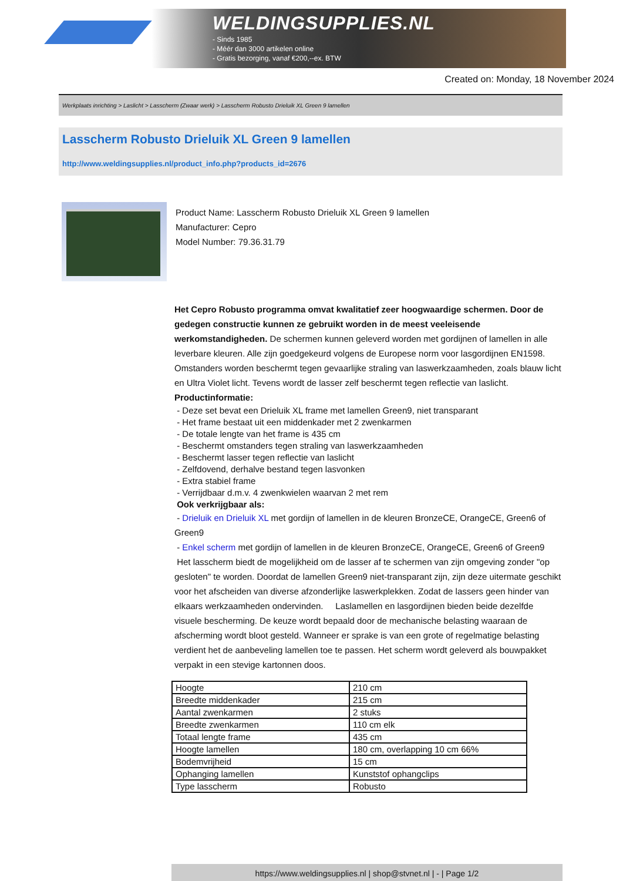WELDINGSUPPLIES.NL
- Sinds 1985
- Méér dan 3000 artikelen online
- Gratis bezorging, vanaf €200,--ex. BTW
Created on: Monday, 18 November 2024
Werkplaats inrichting > Laslicht > Lasscherm (Zwaar werk) > Lasscherm Robusto Drieluik XL Green 9 lamellen
Lasscherm Robusto Drieluik XL Green 9 lamellen
http://www.weldingsupplies.nl/product_info.php?products_id=2676
Product Name: Lasscherm Robusto Drieluik XL Green 9 lamellen
Manufacturer: Cepro
Model Number: 79.36.31.79
Het Cepro Robusto programma omvat kwalitatief zeer hoogwaardige schermen. Door de gedegen constructie kunnen ze gebruikt worden in de meest veeleisende werkomstandigheden. De schermen kunnen geleverd worden met gordijnen of lamellen in alle leverbare kleuren. Alle zijn goedgekeurd volgens de Europese norm voor lasgordijnen EN1598. Omstanders worden beschermt tegen gevaarlijke straling van laswerkzaamheden, zoals blauw licht en Ultra Violet licht. Tevens wordt de lasser zelf beschermt tegen reflectie van laslicht. Productinformatie:
- Deze set bevat een Drieluik XL frame met lamellen Green9, niet transparant
- Het frame bestaat uit een middenkader met 2 zwenkarmen
- De totale lengte van het frame is 435 cm
- Beschermt omstanders tegen straling van laswerkzaamheden
- Beschermt lasser tegen reflectie van laslicht
- Zelfdovend, derhalve bestand tegen lasvonken
- Extra stabiel frame
- Verrijdbaar d.m.v. 4 zwenkwielen waarvan 2 met rem
Ook verkrijgbaar als:
- Drieluik en Drieluik XL met gordijn of lamellen in de kleuren BronzeCE, OrangeCE, Green6 of Green9
- Enkel scherm met gordijn of lamellen in de kleuren BronzeCE, OrangeCE, Green6 of Green9
Het lasscherm biedt de mogelijkheid om de lasser af te schermen van zijn omgeving zonder "op gesloten" te worden. Doordat de lamellen Green9 niet-transparant zijn, zijn deze uitermate geschikt voor het afscheiden van diverse afzonderlijke laswerkplekken. Zodat de lassers geen hinder van elkaars werkzaamheden ondervinden. Laslamellen en lasgordijnen bieden beide dezelfde visuele bescherming. De keuze wordt bepaald door de mechanische belasting waaraan de afscherming wordt bloot gesteld. Wanneer er sprake is van een grote of regelmatige belasting verdient het de aanbeveling lamellen toe te passen. Het scherm wordt geleverd als bouwpakket verpakt in een stevige kartonnen doos.
| Hoogte | 210 cm |
| Breedte middenkader | 215 cm |
| Aantal zwenkarmen | 2 stuks |
| Breedte zwenkarmen | 110 cm elk |
| Totaal lengte frame | 435 cm |
| Hoogte lamellen | 180 cm, overlapping 10 cm 66% |
| Bodemvrijheid | 15 cm |
| Ophanging lamellen | Kunststof ophangclips |
| Type lasscherm | Robusto |
https://www.weldingsupplies.nl | shop@stvnet.nl | - | Page 1/2